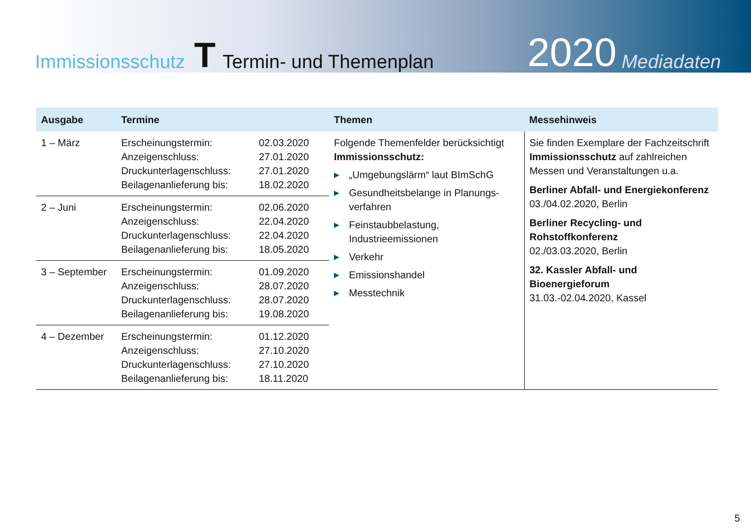Immissionsschutz T Termin- und Themenplan 2020 Mediadaten
| Ausgabe | Termine | | Themen | Messehinweis |
| --- | --- | --- | --- | --- |
| 1 – März | Erscheinungstermin: Anzeigenschluss: Druckunterlagenschluss: Beilagenanlieferung bis: | 02.03.2020 27.01.2020 27.01.2020 18.02.2020 | Folgende Themenfelder berücksichtigt Immissionsschutz: ▶ „Umgebungslärm“ laut BImSchG ▶ Gesundheitsbelange in Planungs-verfahren ▶ Feinstaubbelastung, Industrieemissionen ▶ Verkehr ▶ Emissionshandel ▶ Messtechnik | Sie finden Exemplare der Fachzeitschrift Immissionsschutz auf zahlreichen Messen und Veranstaltungen u.a. Berliner Abfall- und Energiekonferenz 03./04.02.2020, Berlin Berliner Recycling- und Rohstoffkonferenz 02./03.03.2020, Berlin 32. Kassler Abfall- und Bioenergieforum 31.03.-02.04.2020, Kassel |
| 2 – Juni | Erscheinungstermin: Anzeigenschluss: Druckunterlagenschluss: Beilagenanlieferung bis: | 02.06.2020 22.04.2020 22.04.2020 18.05.2020 | | |
| 3 – September | Erscheinungstermin: Anzeigenschluss: Druckunterlagenschluss: Beilagenanlieferung bis: | 01.09.2020 28.07.2020 28.07.2020 19.08.2020 | | |
| 4 – Dezember | Erscheinungstermin: Anzeigenschluss: Druckunterlagenschluss: Beilagenanlieferung bis: | 01.12.2020 27.10.2020 27.10.2020 18.11.2020 | | |
5